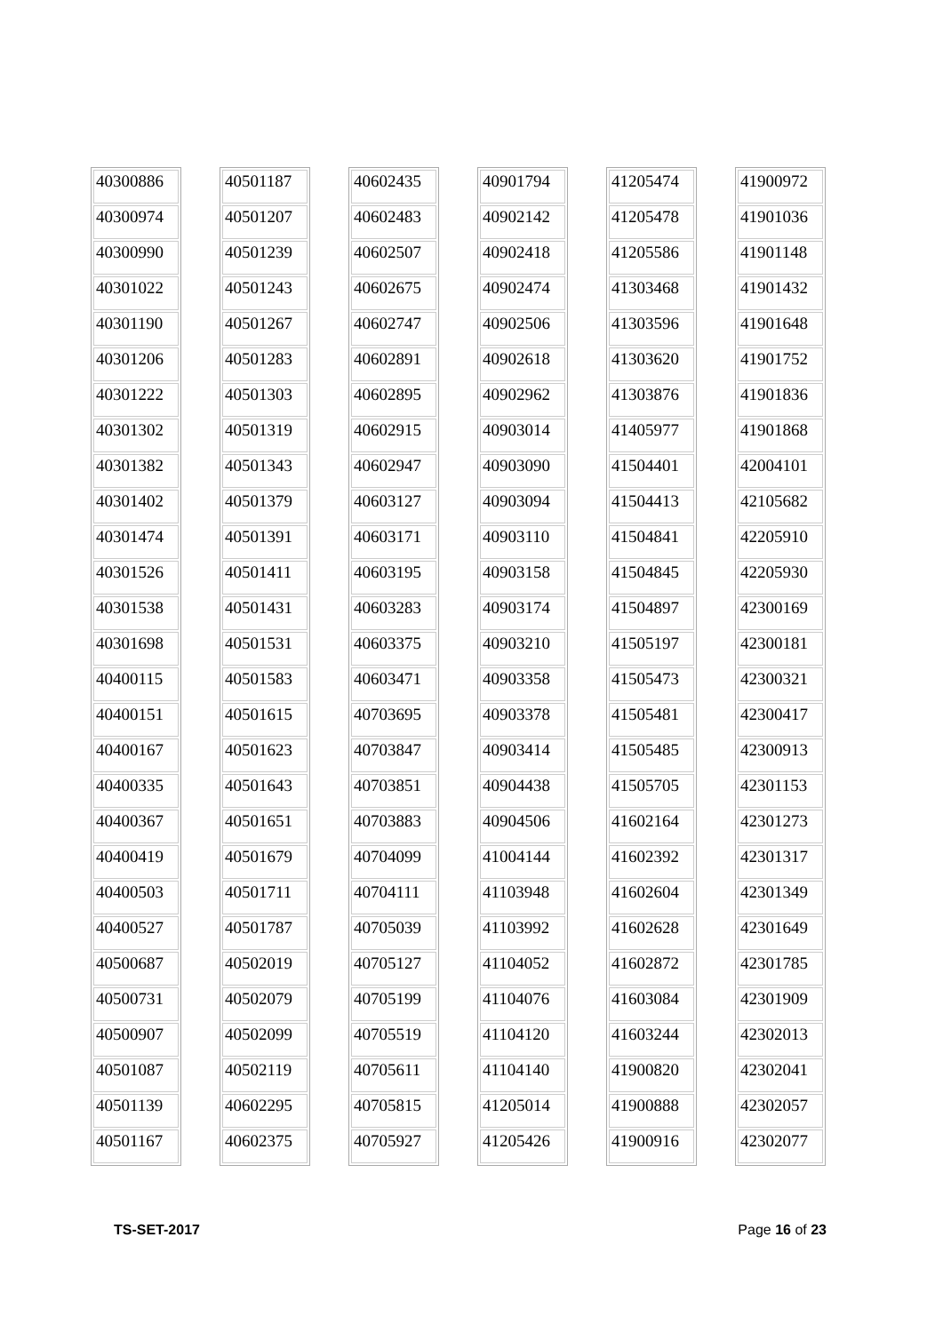| 40300886 |
| 40300974 |
| 40300990 |
| 40301022 |
| 40301190 |
| 40301206 |
| 40301222 |
| 40301302 |
| 40301382 |
| 40301402 |
| 40301474 |
| 40301526 |
| 40301538 |
| 40301698 |
| 40400115 |
| 40400151 |
| 40400167 |
| 40400335 |
| 40400367 |
| 40400419 |
| 40400503 |
| 40400527 |
| 40500687 |
| 40500731 |
| 40500907 |
| 40501087 |
| 40501139 |
| 40501167 |
| 40501187 |
| 40501207 |
| 40501239 |
| 40501243 |
| 40501267 |
| 40501283 |
| 40501303 |
| 40501319 |
| 40501343 |
| 40501379 |
| 40501391 |
| 40501411 |
| 40501431 |
| 40501531 |
| 40501583 |
| 40501615 |
| 40501623 |
| 40501643 |
| 40501651 |
| 40501679 |
| 40501711 |
| 40501787 |
| 40502019 |
| 40502079 |
| 40502099 |
| 40502119 |
| 40602295 |
| 40602375 |
| 40602435 |
| 40602483 |
| 40602507 |
| 40602675 |
| 40602747 |
| 40602891 |
| 40602895 |
| 40602915 |
| 40602947 |
| 40603127 |
| 40603171 |
| 40603195 |
| 40603283 |
| 40603375 |
| 40603471 |
| 40703695 |
| 40703847 |
| 40703851 |
| 40703883 |
| 40704099 |
| 40704111 |
| 40705039 |
| 40705127 |
| 40705199 |
| 40705519 |
| 40705611 |
| 40705815 |
| 40705927 |
| 40901794 |
| 40902142 |
| 40902418 |
| 40902474 |
| 40902506 |
| 40902618 |
| 40902962 |
| 40903014 |
| 40903090 |
| 40903094 |
| 40903110 |
| 40903158 |
| 40903174 |
| 40903210 |
| 40903358 |
| 40903378 |
| 40903414 |
| 40904438 |
| 40904506 |
| 41004144 |
| 41103948 |
| 41103992 |
| 41104052 |
| 41104076 |
| 41104120 |
| 41104140 |
| 41205014 |
| 41205426 |
| 41205474 |
| 41205478 |
| 41205586 |
| 41303468 |
| 41303596 |
| 41303620 |
| 41303876 |
| 41405977 |
| 41504401 |
| 41504413 |
| 41504841 |
| 41504845 |
| 41504897 |
| 41505197 |
| 41505473 |
| 41505481 |
| 41505485 |
| 41505705 |
| 41602164 |
| 41602392 |
| 41602604 |
| 41602628 |
| 41602872 |
| 41603084 |
| 41603244 |
| 41900820 |
| 41900888 |
| 41900916 |
| 41900972 |
| 41901036 |
| 41901148 |
| 41901432 |
| 41901648 |
| 41901752 |
| 41901836 |
| 41901868 |
| 42004101 |
| 42105682 |
| 42205910 |
| 42205930 |
| 42300169 |
| 42300181 |
| 42300321 |
| 42300417 |
| 42300913 |
| 42301153 |
| 42301273 |
| 42301317 |
| 42301349 |
| 42301649 |
| 42301785 |
| 42301909 |
| 42302013 |
| 42302041 |
| 42302057 |
| 42302077 |
TS-SET-2017 Page 16 of 23